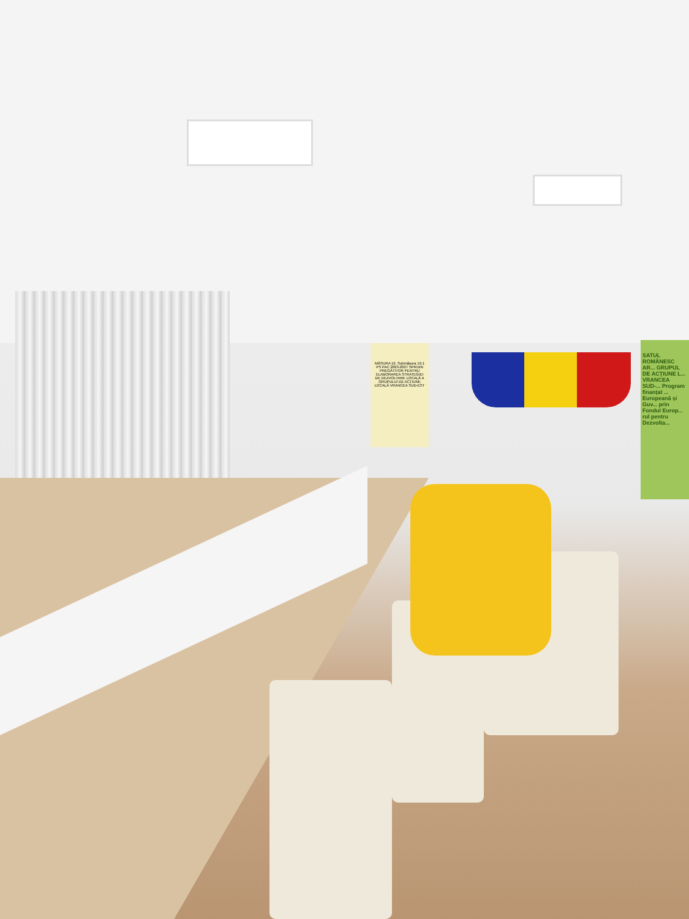MĂSURA 19. Submăsura 19.1 PS PAC 2023-2027 SPRIJIN PREGĂTITOR PENTRU ELABORAREA STRATEGIEI DE DEZVOLTARE LOCALĂ A GRUPULUI DE ACȚIUNE LOCALĂ VRANCEA SUD-EST
SATUL ROMÂNESC AR... GRUPUL DE ACȚIUNE L... VRANCEA SUD-... Program finanțat ... Europeană și Guv... prin Fondul Europ... rul pentru Dezvolta...